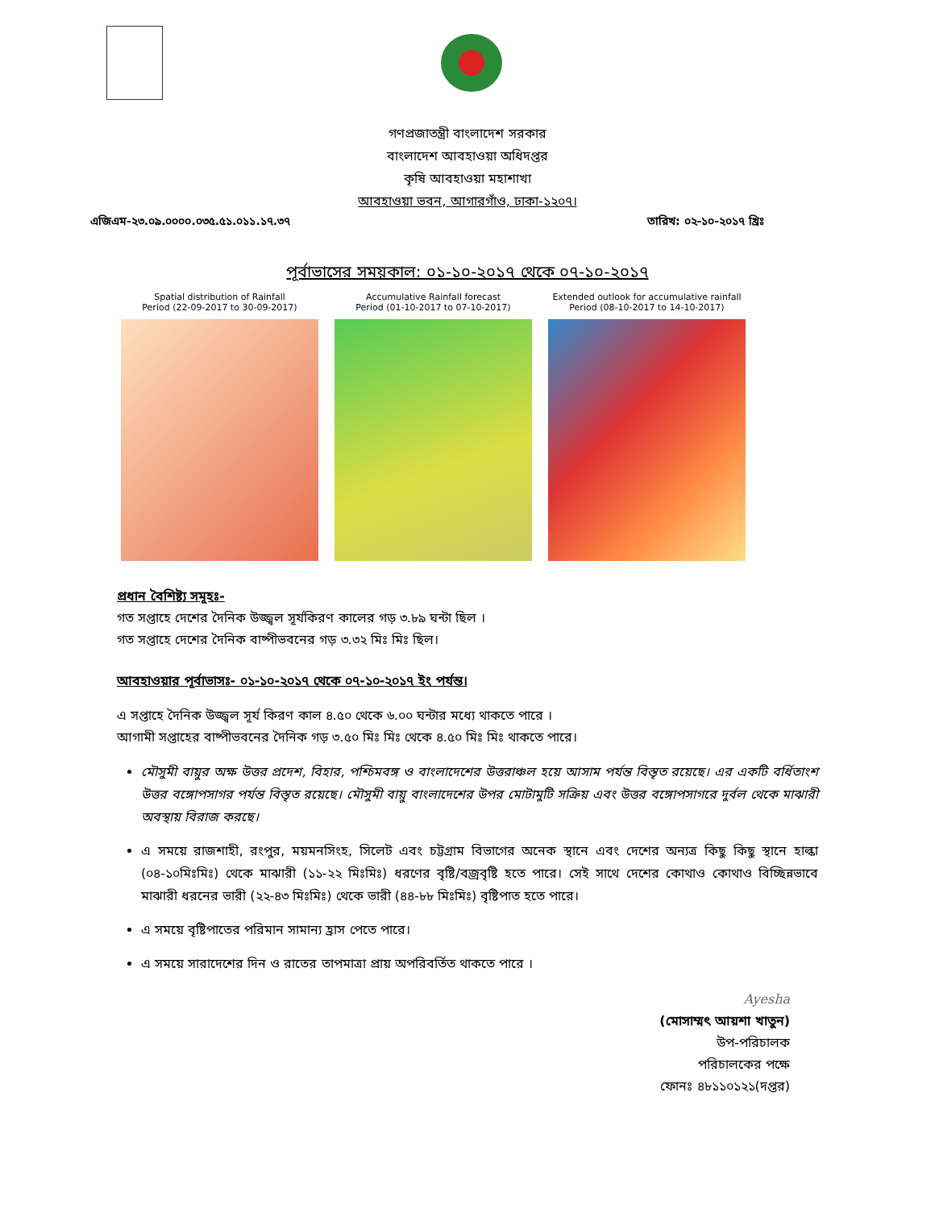গণপ্রজাতন্ত্রী বাংলাদেশ সরকার
বাংলাদেশ আবহাওয়া অধিদপ্তর
কৃষি আবহাওয়া মহাশাখা
আবহাওয়া ভবন, আগারগাঁও, ঢাকা-১২০৭।
এজিএম-২৩.০৯.০০০০.০৩৫.৫১.০১১.১৭.৩৭ তারিখ: ০২-১০-২০১৭ খ্রিঃ
পূর্বাভাসের সময়কাল: ০১-১০-২০১৭ থেকে ০৭-১০-২০১৭
Spatial distribution of Rainfall
Period (22-09-2017 to 30-09-2017)
Accumulative Rainfall forecast
Period (01-10-2017 to 07-10-2017)
Extended outlook for accumulative rainfall
Period (08-10-2017 to 14-10-2017)
প্রধান বৈশিষ্ট্য সমূহঃ-
গত সপ্তাহে দেশের দৈনিক উজ্জ্বল সূর্যকিরণ কালের গড় ৩.৮৯ ঘন্টা ছিল ।
গত সপ্তাহে দেশের দৈনিক বাষ্পীভবনের গড় ৩.৩২ মিঃ মিঃ ছিল।
আবহাওয়ার পূর্বাভাসঃ- ০১-১০-২০১৭ থেকে ০৭-১০-২০১৭ ইং পর্যন্ত।
এ সপ্তাহে দৈনিক উজ্জ্বল সূর্য কিরণ কাল ৪.৫০ থেকে ৬.০০ ঘন্টার মধ্যে থাকতে পারে ।
আগামী সপ্তাহের বাষ্পীভবনের দৈনিক গড় ৩.৫০ মিঃ মিঃ থেকে ৪.৫০ মিঃ মিঃ থাকতে পারে।
মৌসুমী বায়ুর অক্ষ উত্তর প্রদেশ, বিহার, পশ্চিমবঙ্গ ও বাংলাদেশের উত্তরাঞ্চল হয়ে আসাম পর্যন্ত বিস্তৃত রয়েছে। এর একটি বর্ধিতাংশ উত্তর বঙ্গোপসাগর পর্যন্ত বিস্তৃত রয়েছে। মৌসুমী বায়ু বাংলাদেশের উপর মোটামুটি সক্রিয় এবং উত্তর বঙ্গোপসাগরে দুর্বল থেকে মাঝারী অবস্থায় বিরাজ করছে।
এ সময়ে রাজশাহী, রংপুর, ময়মনসিংহ, সিলেট এবং চট্টগ্রাম বিভাগের অনেক স্থানে এবং দেশের অন্যত্র কিছু কিছু স্থানে হাল্কা (০৪-১০মিঃমিঃ) থেকে মাঝারী (১১-২২ মিঃমিঃ) ধরণের বৃষ্টি/বজ্রবৃষ্টি হতে পারে। সেই সাথে দেশের কোথাও কোথাও বিচ্ছিন্নভাবে মাঝারী ধরনের ভারী (২২-৪৩ মিঃমিঃ) থেকে ভারী (৪৪-৮৮ মিঃমিঃ) বৃষ্টিপাত হতে পারে।
এ সময়ে বৃষ্টিপাতের পরিমান সামান্য হ্রাস পেতে পারে।
এ সময়ে সারাদেশের দিন ও রাতের তাপমাত্রা প্রায় অপরিবর্তিত থাকতে পারে ।
Ayesha
(মোসাম্মৎ আয়শা খাতুন)
উপ-পরিচালক
পরিচালকের পক্ষে
ফোনঃ ৪৮১১০১২১(দপ্তর)